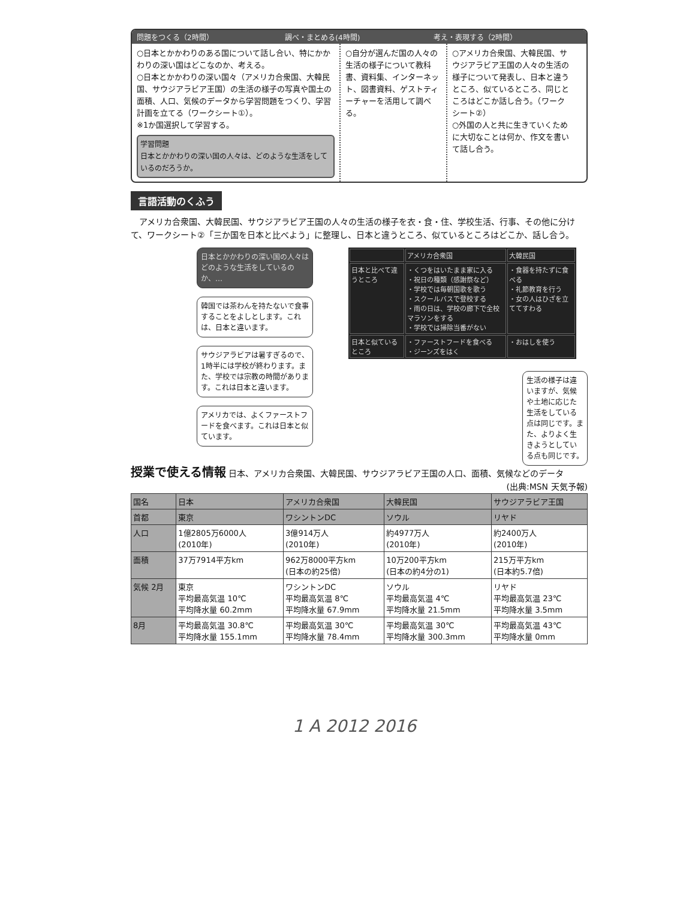問題をつくる（2時間） 調べ・まとめる(4時間) 考え・表現する（2時間）
○日本とかかわりのある国について話し合い、特にかかわりの深い国はどこなのか、考える。
○日本とかかわりの深い国々（アメリカ合衆国、大韓民国、サウジアラビア王国）の生活の様子の写真や国土の面積、人口、気候のデータから学習問題をつくり、学習計画を立てる（ワークシート①）。
※1か国選択して学習する。
学習問題
日本とかかわりの深い国の人々は、どのような生活をしているのだろうか。
○自分が選んだ国の人々の生活の様子について教科書、資料集、インターネット、図書資料、ゲストティーチャーを活用して調べる。
○アメリカ合衆国、大韓民国、サウジアラビア王国の人々の生活の様子について発表し、日本と違うところ、似ているところ、同じところはどこか話し合う。（ワークシート②）
○外国の人と共に生きていくために大切なことは何か、作文を書いて話し合う。
言語活動のくふう
　アメリカ合衆国、大韓民国、サウジアラビア王国の人々の生活の様子を衣・食・住、学校生活、行事、その他に分けて、ワークシート②「三か国を日本と比べよう」に整理し、日本と違うところ、似ているところはどこか、話し合う。
日本とかかわりの深い国の人々はどのような生活をしているのか、…
韓国では茶わんを持たないで食事することをよしとします。これは、日本と違います。
サウジアラビアは暑すぎるので、1時半には学校が終わります。また、学校では宗教の時間があります。これは日本と違います。
アメリカでは、よくファーストフードを食べます。これは日本と似ています。
| | アメリカ合衆国 | 大韓民国 |
| 日本と比べて違うところ | ・くつをはいたまま家に入る ・祝日の種類（感謝祭など） ・学校では毎朝国歌を歌う ・スクールバスで登校する ・雨の日は、学校の廊下で全校マラソンをする ・学校では掃除当番がない | ・食器を持たずに食べる ・礼節教育を行う ・女の人はひざを立ててすわる |
| 日本と似ているところ | ・ファーストフードを食べる ・ジーンズをはく | ・おはしを使う |
生活の様子は違いますが、気候や土地に応じた生活をしている点は同じです。また、よりよく生きようとしている点も同じです。
授業で使える情報 日本、アメリカ合衆国、大韓民国、サウジアラビア王国の人口、面積、気候などのデータ (出典:MSN 天気予報)
| 国名 | 日本 | アメリカ合衆国 | 大韓民国 | サウジアラビア王国 |
| --- | --- | --- | --- | --- |
| 首都 | 東京 | ワシントンDC | ソウル | リヤド |
| 人口 | 1億2805万6000人 (2010年) | 3億914万人 (2010年) | 約4977万人 (2010年) | 約2400万人 (2010年) |
| 面積 | 37万7914平方km | 962万8000平方km (日本の約25倍) | 10万200平方km (日本の約4分の1) | 215万平方km (日本約5.7倍) |
| 気候 2月 | 東京 平均最高気温 10℃ 平均降水量 60.2mm | ワシントンDC 平均最高気温 8℃ 平均降水量 67.9mm | ソウル 平均最高気温 4℃ 平均降水量 21.5mm | リヤド 平均最高気温 23℃ 平均降水量 3.5mm |
| 8月 | 平均最高気温 30.8℃ 平均降水量 155.1mm | 平均最高気温 30℃ 平均降水量 78.4mm | 平均最高気温 30℃ 平均降水量 300.3mm | 平均最高気温 43℃ 平均降水量 0mm |
1 A 2012 2016